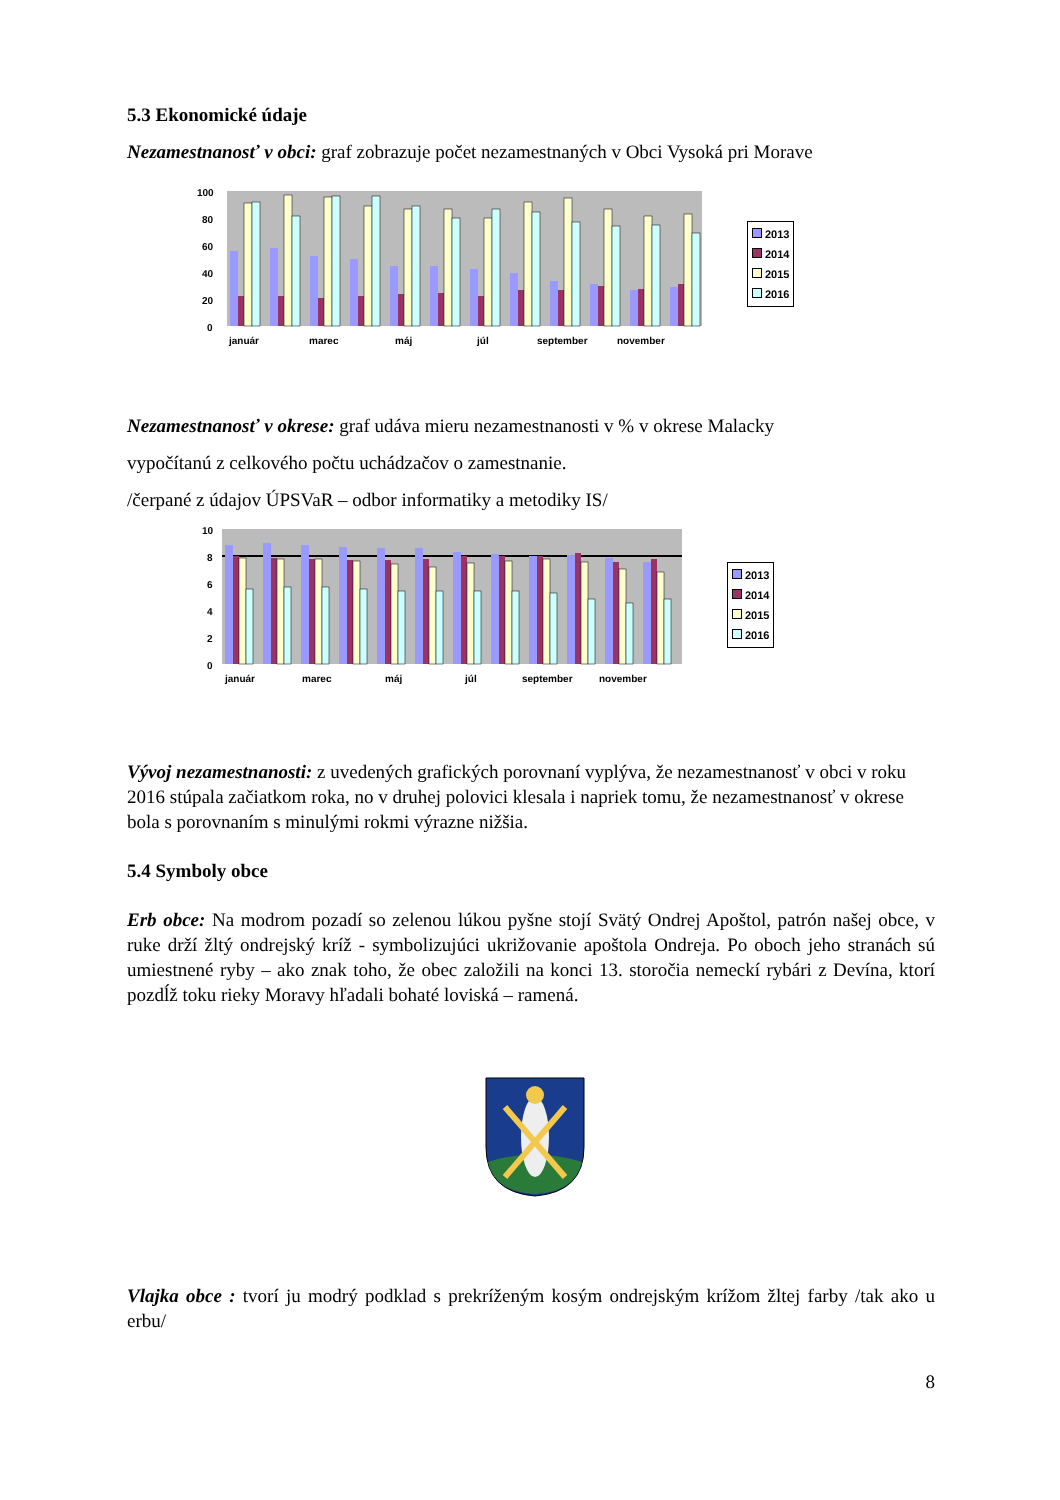5.3 Ekonomické údaje
Nezamestnanosť v obci: graf zobrazuje počet nezamestnaných v Obci Vysoká pri Morave
100
80
60
40
20
0
január
marec
máj
júl
september
november
2013
2014
2015
2016
Nezamestnanosť v okrese: graf udáva mieru nezamestnanosti v % v okrese Malacky
vypočítanú z celkového počtu uchádzačov o zamestnanie.
/čerpané z údajov ÚPSVaR – odbor informatiky a metodiky IS/
10
8
6
4
2
0
január
marec
máj
júl
september
november
2013
2014
2015
2016
Vývoj nezamestnanosti: z uvedených grafických porovnaní vyplýva, že nezamestnanosť v obci v roku 2016 stúpala začiatkom roka, no v druhej polovici klesala i napriek tomu, že nezamestnanosť v okrese bola s porovnaním s minulými rokmi výrazne nižšia.
5.4 Symboly obce
Erb obce: Na modrom pozadí so zelenou lúkou pyšne stojí Svätý Ondrej Apoštol, patrón našej obce, v ruke drží žltý ondrejský kríž - symbolizujúci ukrižovanie apoštola Ondreja. Po oboch jeho stranách sú umiestnené ryby – ako znak toho, že obec založili na konci 13. storočia nemeckí rybári z Devína, ktorí pozdĺž toku rieky Moravy hľadali bohaté loviská – ramená.
Vlajka obce : tvorí ju modrý podklad s prekríženým kosým ondrejským krížom žltej farby /tak ako u erbu/
8